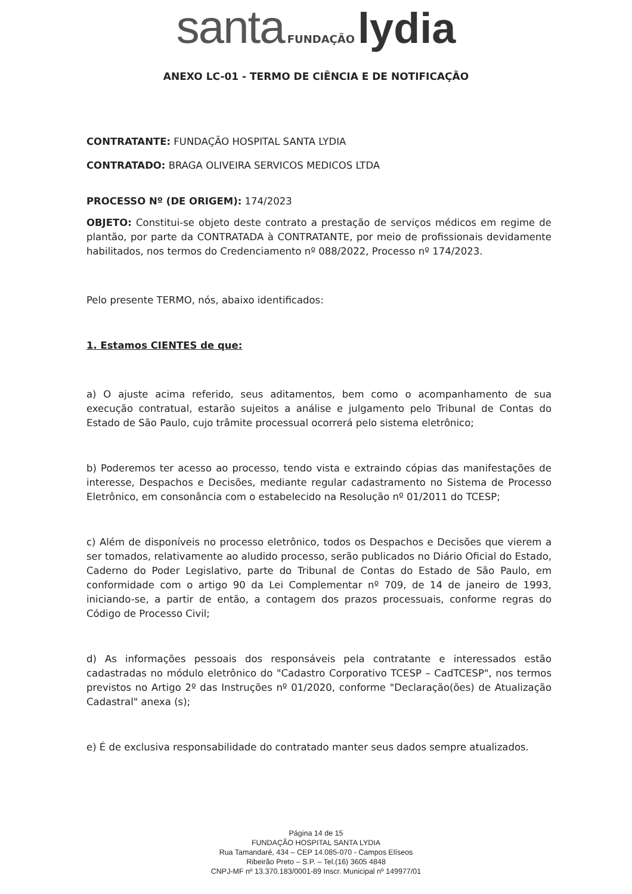santa FUNDAÇÃO lydia
ANEXO LC-01 - TERMO DE CIÊNCIA E DE NOTIFICAÇÃO
CONTRATANTE: FUNDAÇÃO HOSPITAL SANTA LYDIA
CONTRATADO: BRAGA OLIVEIRA SERVICOS MEDICOS LTDA
PROCESSO Nº (DE ORIGEM): 174/2023
OBJETO: Constitui-se objeto deste contrato a prestação de serviços médicos em regime de plantão, por parte da CONTRATADA à CONTRATANTE, por meio de profissionais devidamente habilitados, nos termos do Credenciamento nº 088/2022, Processo nº 174/2023.
Pelo presente TERMO, nós, abaixo identificados:
1. Estamos CIENTES de que:
a) O ajuste acima referido, seus aditamentos, bem como o acompanhamento de sua execução contratual, estarão sujeitos a análise e julgamento pelo Tribunal de Contas do Estado de São Paulo, cujo trâmite processual ocorrerá pelo sistema eletrônico;
b) Poderemos ter acesso ao processo, tendo vista e extraindo cópias das manifestações de interesse, Despachos e Decisões, mediante regular cadastramento no Sistema de Processo Eletrônico, em consonância com o estabelecido na Resolução nº 01/2011 do TCESP;
c) Além de disponíveis no processo eletrônico, todos os Despachos e Decisões que vierem a ser tomados, relativamente ao aludido processo, serão publicados no Diário Oficial do Estado, Caderno do Poder Legislativo, parte do Tribunal de Contas do Estado de São Paulo, em conformidade com o artigo 90 da Lei Complementar nº 709, de 14 de janeiro de 1993, iniciando-se, a partir de então, a contagem dos prazos processuais, conforme regras do Código de Processo Civil;
d) As informações pessoais dos responsáveis pela contratante e interessados estão cadastradas no módulo eletrônico do "Cadastro Corporativo TCESP – CadTCESP", nos termos previstos no Artigo 2º das Instruções nº 01/2020, conforme "Declaração(ões) de Atualização Cadastral" anexa (s);
e) É de exclusiva responsabilidade do contratado manter seus dados sempre atualizados.
Página 14 de 15
FUNDAÇÃO HOSPITAL SANTA LYDIA
Rua Tamandaré, 434 – CEP 14.085-070 - Campos Elíseos
Ribeirão Preto – S.P. – Tel.(16) 3605 4848
CNPJ-MF nº 13.370.183/0001-89 Inscr. Municipal nº 149977/01